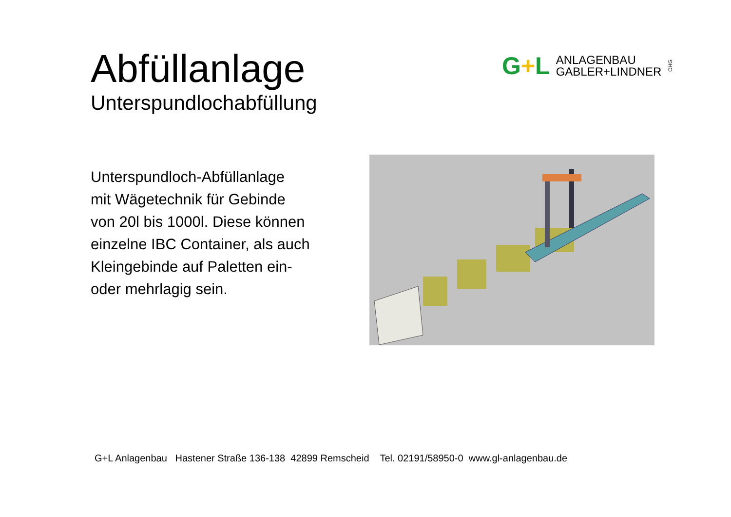Abfüllanlage
Unterspundlochabfüllung
G+L
ANLAGENBAU
GABLER+LINDNER
OHG
Unterspundloch-Abfüllanlage
mit Wägetechnik für Gebinde
von 20l bis 1000l. Diese können
einzelne IBC Container, als auch
Kleingebinde auf Paletten ein-
oder mehrlagig sein.
G+L Anlagenbau Hastener Straße 136-138 42899 Remscheid Tel. 02191/58950-0 www.gl-anlagenbau.de